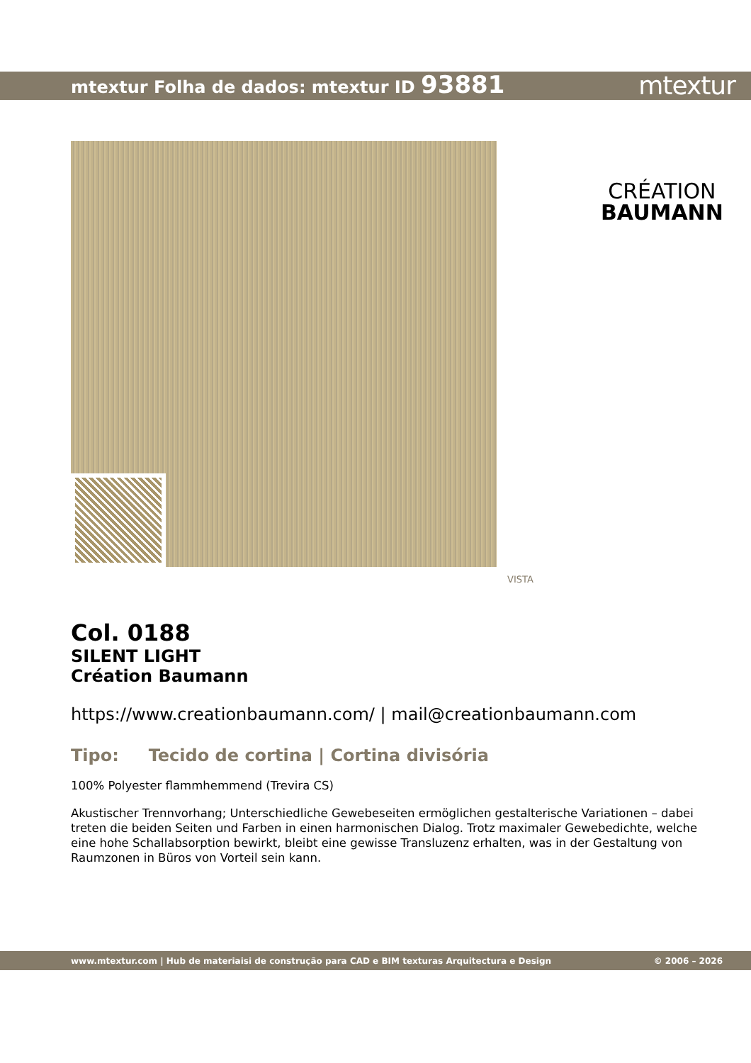mtextur Folha de dados: mtextur ID 93881
mtextur
CRÉATION
BAUMANN
VISTA
Col. 0188
SILENT LIGHT
Création Baumann
https://www.creationbaumann.com/ | mail@creationbaumann.com
Tipo: Tecido de cortina | Cortina divisória
100% Polyester flammhemmend (Trevira CS)
Akustischer Trennvorhang; Unterschiedliche Gewebeseiten ermöglichen gestalterische Variationen – dabei treten die beiden Seiten und Farben in einen harmonischen Dialog. Trotz maximaler Gewebedichte, welche eine hohe Schallabsorption bewirkt, bleibt eine gewisse Transluzenz erhalten, was in der Gestaltung von Raumzonen in Büros von Vorteil sein kann.
www.mtextur.com | Hub de materiaisi de construção para CAD e BIM texturas Arquitectura e Design © 2006 – 2026